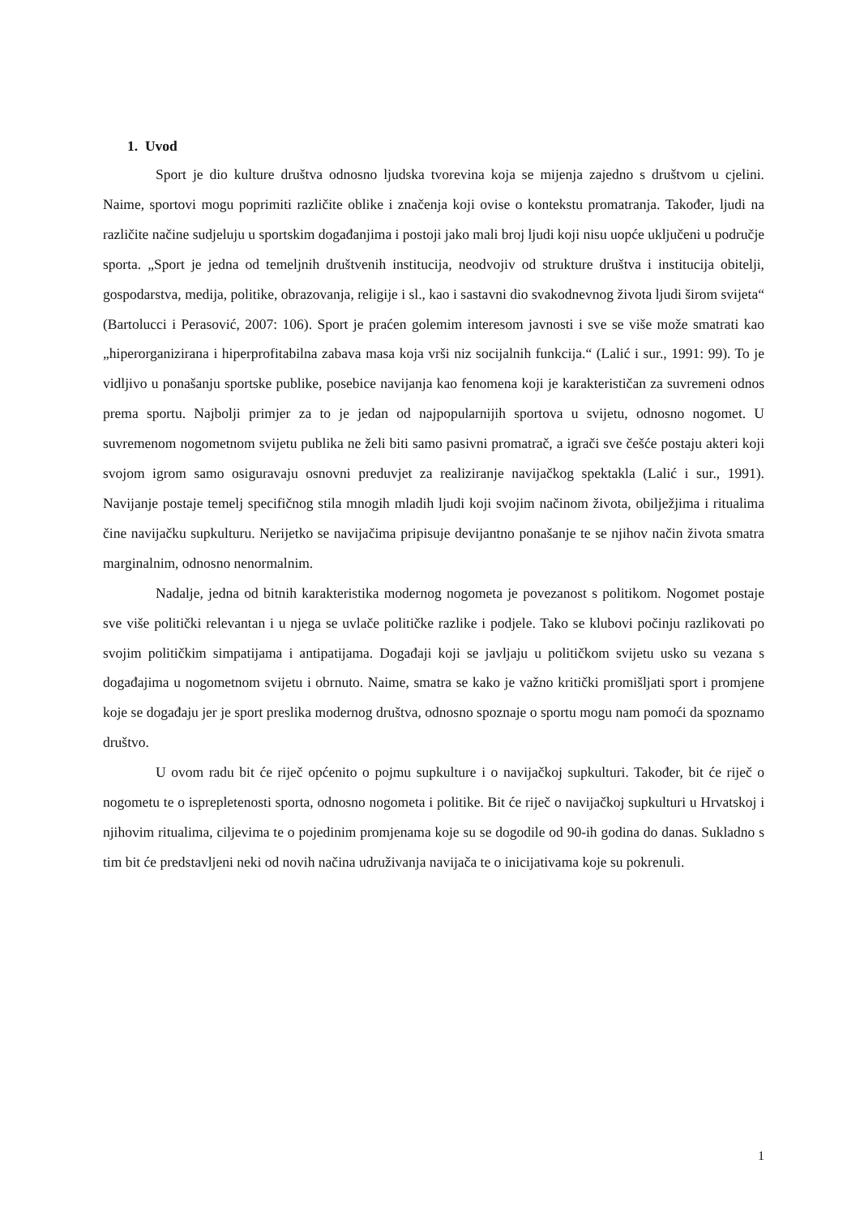1. Uvod
Sport je dio kulture društva odnosno ljudska tvorevina koja se mijenja zajedno s društvom u cjelini. Naime, sportovi mogu poprimiti različite oblike i značenja koji ovise o kontekstu promatranja. Također, ljudi na različite načine sudjeluju u sportskim događanjima i postoji jako mali broj ljudi koji nisu uopće uključeni u područje sporta. „Sport je jedna od temeljnih društvenih institucija, neodvojiv od strukture društva i institucija obitelji, gospodarstva, medija, politike, obrazovanja, religije i sl., kao i sastavni dio svakodnevnog života ljudi širom svijeta“ (Bartolucci i Perasović, 2007: 106). Sport je praćen golemim interesom javnosti i sve se više može smatrati kao „hiperorganizirana i hiperprofitabilna zabava masa koja vrši niz socijalnih funkcija.“ (Lalić i sur., 1991: 99). To je vidljivo u ponašanju sportske publike, posebice navijanja kao fenomena koji je karakterističan za suvremeni odnos prema sportu. Najbolji primjer za to je jedan od najpopularnijih sportova u svijetu, odnosno nogomet. U suvremenom nogometnom svijetu publika ne želi biti samo pasivni promatrač, a igrači sve češće postaju akteri koji svojom igrom samo osiguravaju osnovni preduvjet za realiziranje navijačkog spektakla (Lalić i sur., 1991). Navijanje postaje temelj specifičnog stila mnogih mladih ljudi koji svojim načinom života, obilježjima i ritualima čine navijačku supkulturu. Nerijetko se navijačima pripisuje devijantno ponašanje te se njihov način života smatra marginalnim, odnosno nenormalnim.
Nadalje, jedna od bitnih karakteristika modernog nogometa je povezanost s politikom. Nogomet postaje sve više politički relevantan i u njega se uvlače političke razlike i podjele. Tako se klubovi počinju razlikovati po svojim političkim simpatijama i antipatijama. Događaji koji se javljaju u političkom svijetu usko su vezana s događajima u nogometnom svijetu i obrnuto. Naime, smatra se kako je važno kritički promišljati sport i promjene koje se događaju jer je sport preslika modernog društva, odnosno spoznaje o sportu mogu nam pomoći da spoznamo društvo.
U ovom radu bit će riječ općenito o pojmu supkulture i o navijačkoj supkulturi. Također, bit će riječ o nogometu te o isprepletenosti sporta, odnosno nogometa i politike. Bit će riječ o navijačkoj supkulturi u Hrvatskoj i njihovim ritualima, ciljevima te o pojedinim promjenama koje su se dogodile od 90-ih godina do danas. Sukladno s tim bit će predstavljeni neki od novih načina udruživanja navijača te o inicijativama koje su pokrenuli.
1